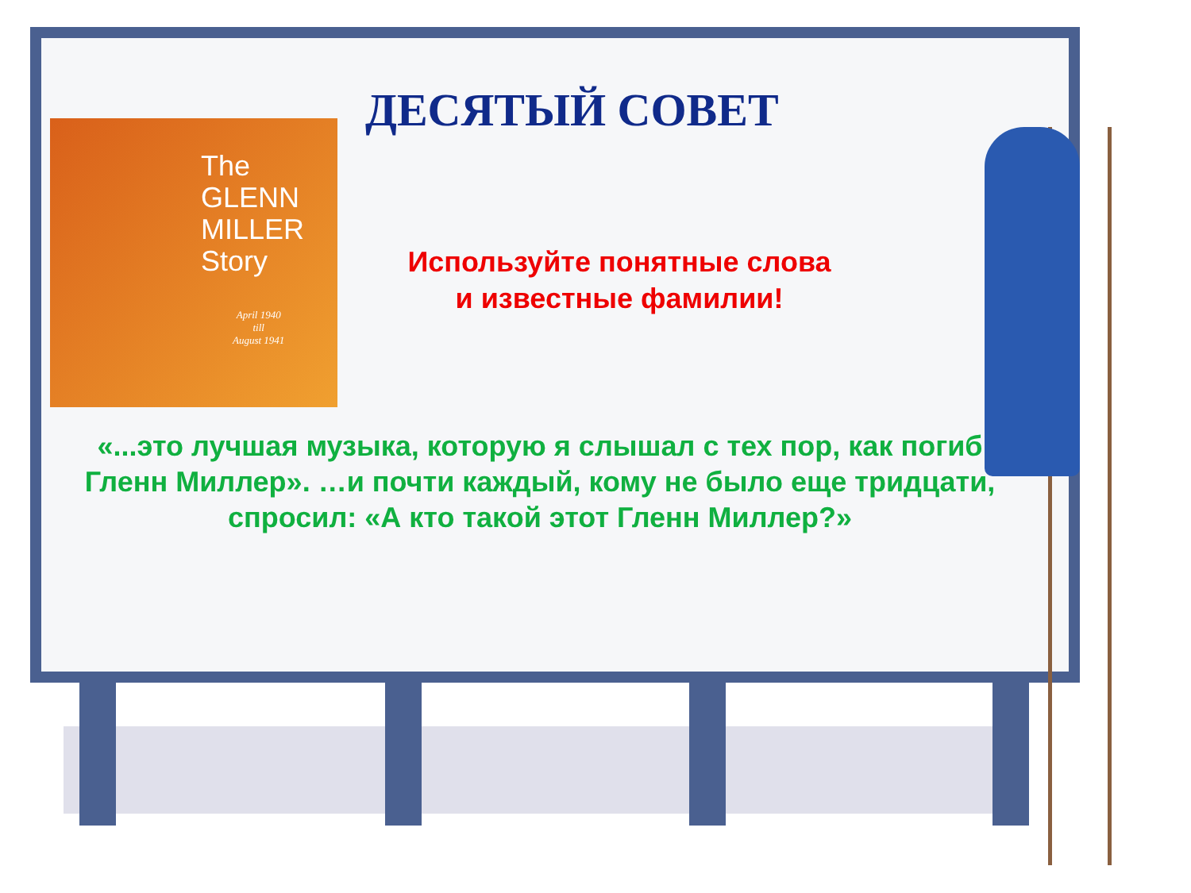The
GLENN
MILLER
Story
April 1940
till
August 1941
ДЕСЯТЫЙ СОВЕТ
Используйте понятные слова
и известные фамилии!
«...это лучшая музыка, которую я слышал с тех пор, как погиб
Гленн Миллер». …и почти каждый, кому не было еще тридцати,
спросил: «А кто такой этот Гленн Миллер?»